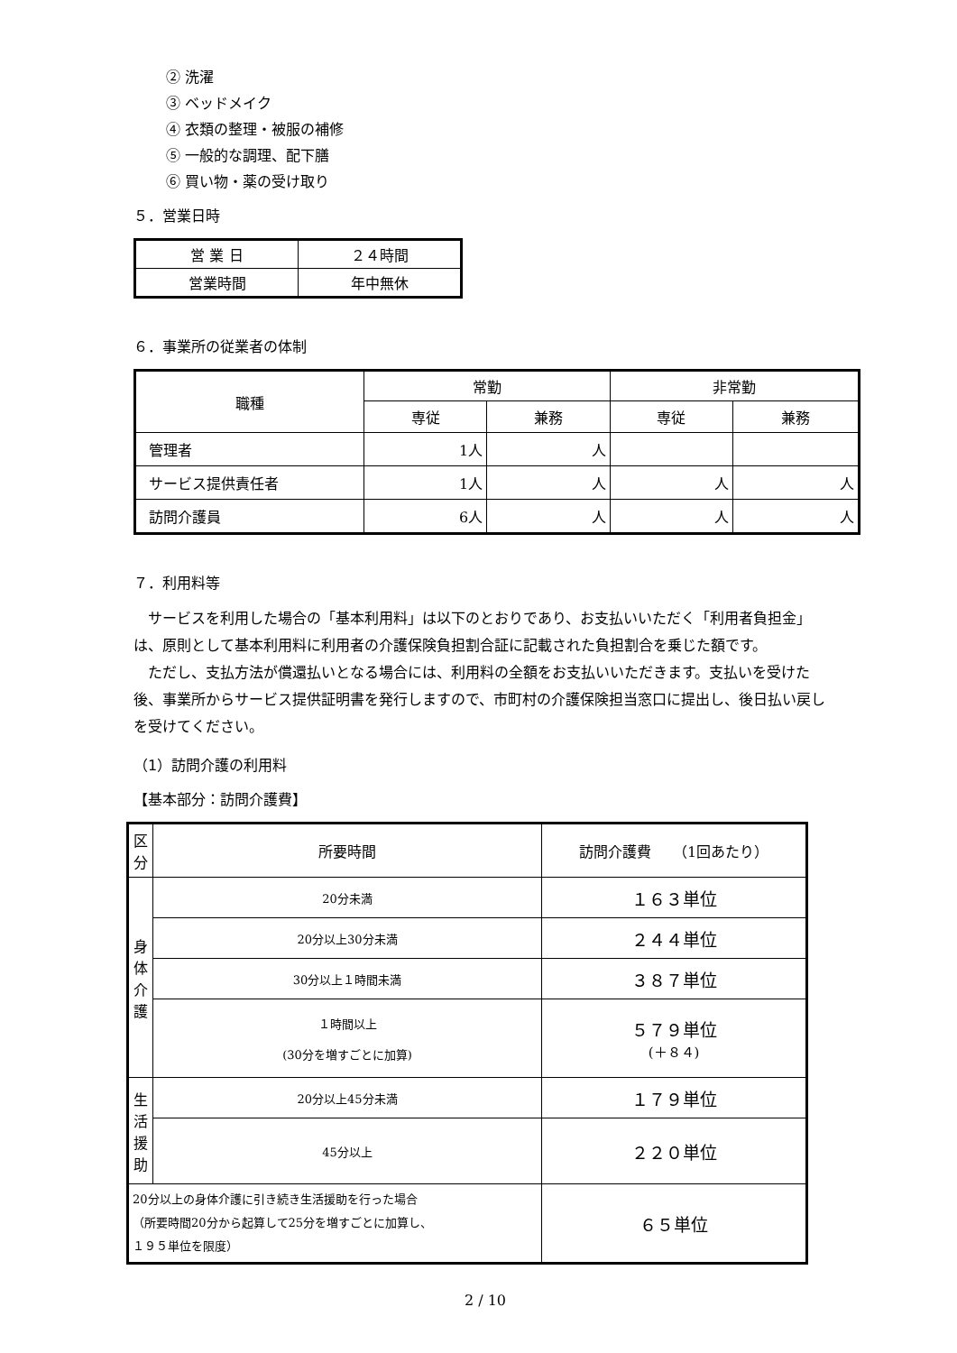② 洗濯
③ ベッドメイク
④ 衣類の整理・被服の補修
⑤ 一般的な調理、配下膳
⑥ 買い物・薬の受け取り
５．営業日時
| 営 業 日 | ２４時間 |
| 営業時間 | 年中無休 |
６．事業所の従業者の体制
| 職種 | 常勤 | | 非常勤 | |
| --- | --- | --- | --- | --- |
| | 専従 | 兼務 | 専従 | 兼務 |
| 管理者 | 1人 | 人 | | |
| サービス提供責任者 | 1人 | 人 | 人 | 人 |
| 訪問介護員 | 6人 | 人 | 人 | 人 |
７．利用料等
サービスを利用した場合の「基本利用料」は以下のとおりであり、お支払いいただく「利用者負担金」は、原則として基本利用料に利用者の介護保険負担割合証に記載された負担割合を乗じた額です。
ただし、支払方法が償還払いとなる場合には、利用料の全額をお支払いいただきます。支払いを受けた後、事業所からサービス提供証明書を発行しますので、市町村の介護保険担当窓口に提出し、後日払い戻しを受けてください。
（1）訪問介護の利用料
【基本部分：訪問介護費】
| 区分 | 所要時間 | 訪問介護費 （1回あたり） |
| --- | --- | --- |
| 身体介護 | 20分未満 | １６３単位 |
| | 20分以上30分未満 | ２４４単位 |
| | 30分以上１時間未満 | ３８７単位 |
| | １時間以上 (30分を増すごとに加算) | ５７９単位 (＋８４) |
| 生活援助 | 20分以上45分未満 | １７９単位 |
| | 45分以上 | ２２０単位 |
| 20分以上の身体介護に引き続き生活援助を行った場合 （所要時間20分から起算して25分を増すごとに加算し、 １９５単位を限度） | | ６５単位 |
2 / 10